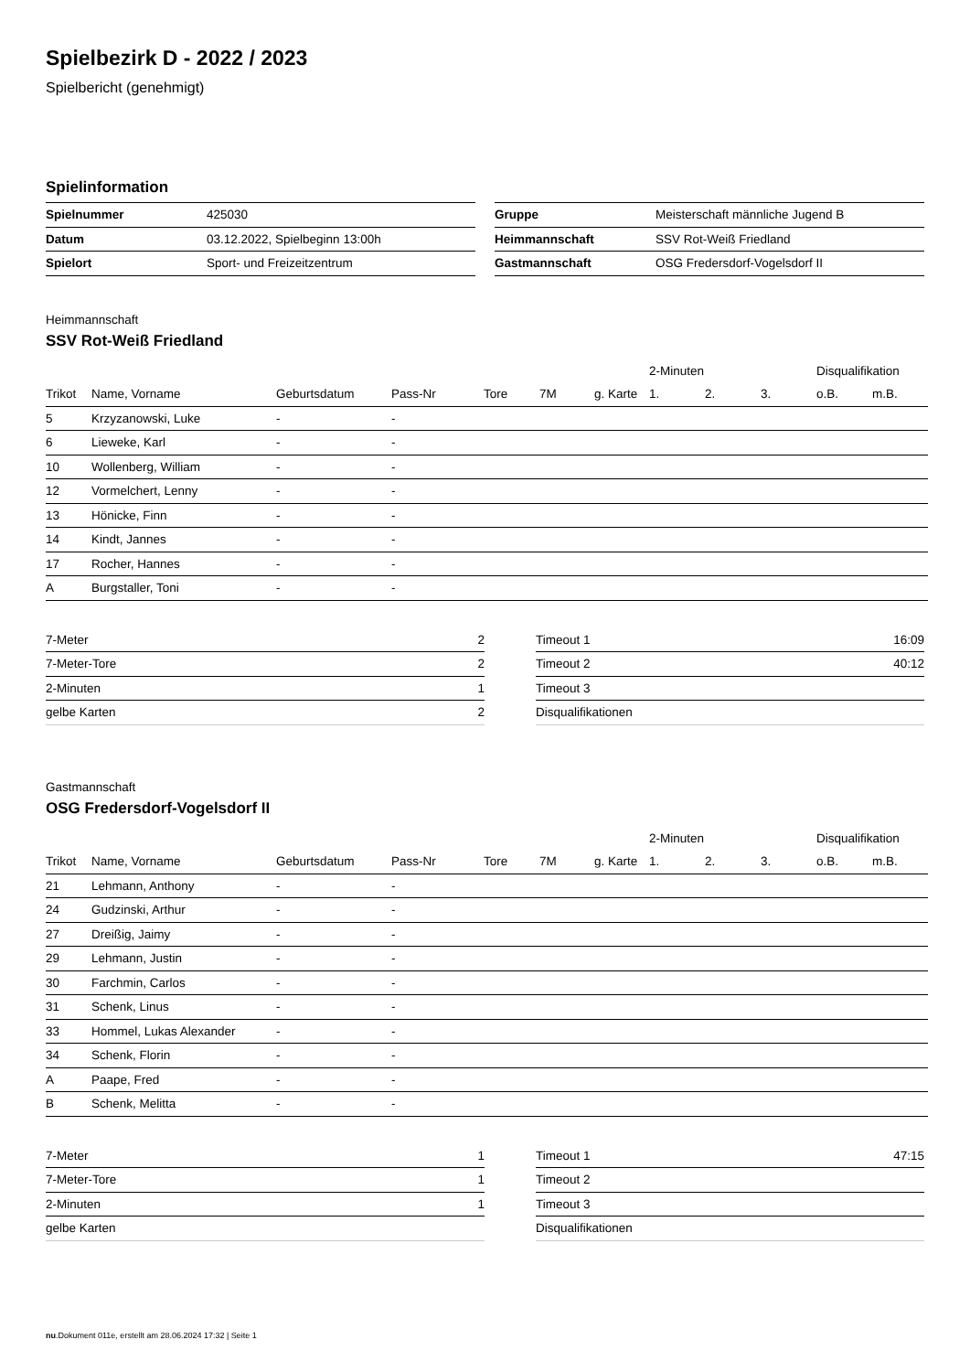Spielbezirk D - 2022 / 2023
Spielbericht (genehmigt)
Spielinformation
| Spielnummer | 425030 |
| Datum | 03.12.2022, Spielbeginn 13:00h |
| Spielort | Sport- und Freizeitzentrum |
| Gruppe | Meisterschaft männliche Jugend B |
| Heimmannschaft | SSV Rot-Weiß Friedland |
| Gastmannschaft | OSG Fredersdorf-Vogelsdorf II |
Heimmannschaft
SSV Rot-Weiß Friedland
| | | | | | | | 2-Minuten | | | Disqualifikation | |
| --- | --- | --- | --- | --- | --- | --- | --- | --- | --- | --- | --- |
| Trikot | Name, Vorname | Geburtsdatum | Pass-Nr | Tore | 7M | g. Karte | 1. | 2. | 3. | o.B. | m.B. |
| 5 | Krzyzanowski, Luke | - | - | | | | | | | | |
| 6 | Lieweke, Karl | - | - | | | | | | | | |
| 10 | Wollenberg, William | - | - | | | | | | | | |
| 12 | Vormelchert, Lenny | - | - | | | | | | | | |
| 13 | Hönicke, Finn | - | - | | | | | | | | |
| 14 | Kindt, Jannes | - | - | | | | | | | | |
| 17 | Rocher, Hannes | - | - | | | | | | | | |
| A | Burgstaller, Toni | - | - | | | | | | | | |
| 7-Meter | 2 |
| 7-Meter-Tore | 2 |
| 2-Minuten | 1 |
| gelbe Karten | 2 |
| Timeout 1 | 16:09 |
| Timeout 2 | 40:12 |
| Timeout 3 | |
| Disqualifikationen | |
Gastmannschaft
OSG Fredersdorf-Vogelsdorf II
| | | | | | | | 2-Minuten | | | Disqualifikation | |
| --- | --- | --- | --- | --- | --- | --- | --- | --- | --- | --- | --- |
| Trikot | Name, Vorname | Geburtsdatum | Pass-Nr | Tore | 7M | g. Karte | 1. | 2. | 3. | o.B. | m.B. |
| 21 | Lehmann, Anthony | - | - | | | | | | | | |
| 24 | Gudzinski, Arthur | - | - | | | | | | | | |
| 27 | Dreißig, Jaimy | - | - | | | | | | | | |
| 29 | Lehmann, Justin | - | - | | | | | | | | |
| 30 | Farchmin, Carlos | - | - | | | | | | | | |
| 31 | Schenk, Linus | - | - | | | | | | | | |
| 33 | Hommel, Lukas Alexander | - | - | | | | | | | | |
| 34 | Schenk, Florin | - | - | | | | | | | | |
| A | Paape, Fred | - | - | | | | | | | | |
| B | Schenk, Melitta | - | - | | | | | | | | |
| 7-Meter | 1 |
| 7-Meter-Tore | 1 |
| 2-Minuten | 1 |
| gelbe Karten | |
| Timeout 1 | 47:15 |
| Timeout 2 | |
| Timeout 3 | |
| Disqualifikationen | |
nu.Dokument 011e, erstellt am 28.06.2024 17:32 | Seite 1